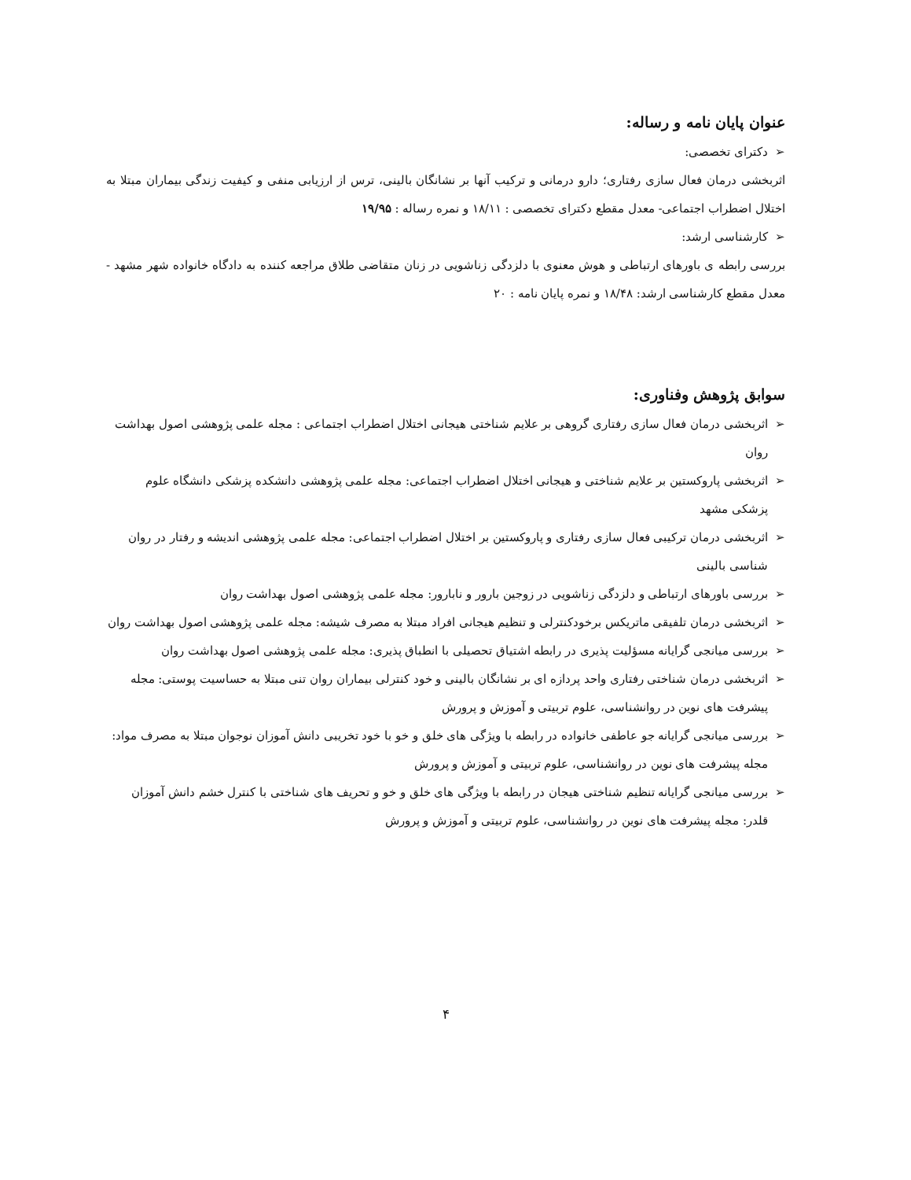عنوان پایان نامه و رساله:
➢ دکترای تخصصی:
اثربخشی درمان فعال سازی رفتاری؛ دارو درمانی و ترکیب آنها بر نشانگان بالینی، ترس از ارزیابی منفی و کیفیت زندگی بیماران مبتلا به اختلال اضطراب اجتماعی- معدل مقطع دکترای تخصصی : ۱۸/۱۱ و نمره رساله : ۱۹/۹۵
➢ کارشناسی ارشد:
بررسی رابطه ی باورهای ارتباطی و هوش معنوی با دلزدگی زناشویی در زنان متقاضی طلاق مراجعه کننده به دادگاه خانواده شهر مشهد - معدل مقطع کارشناسی ارشد: ۱۸/۴۸ و نمره پایان نامه : ۲۰
سوابق پژوهش وفناوری:
➢ اثربخشی درمان فعال سازی رفتاری گروهی بر علایم شناختی هیجانی اختلال اضطراب اجتماعی : مجله علمی پژوهشی اصول بهداشت روان
➢ اثربخشی پاروکستین بر علایم شناختی و هیجانی اختلال اضطراب اجتماعی: مجله علمی پژوهشی دانشکده پزشکی دانشگاه علوم پزشکی مشهد
➢ اثربخشی درمان ترکیبی فعال سازی رفتاری و پاروکستین بر اختلال اضطراب اجتماعی: مجله علمی پژوهشی اندیشه و رفتار در روان شناسی بالینی
➢ بررسی باورهای ارتباطی و دلزدگی زناشویی در زوجین بارور و نابارور: مجله علمی پژوهشی اصول بهداشت روان
➢ اثربخشی درمان تلفیقی ماتریکس برخودکنترلی و تنظیم هیجانی افراد مبتلا به مصرف شیشه: مجله علمی پژوهشی اصول بهداشت روان
➢ بررسی میانجی گرایانه مسؤلیت پذیری در رابطه اشتیاق تحصیلی با انطباق پذیری: مجله علمی پژوهشی اصول بهداشت روان
➢ اثربخشی درمان شناختی رفتاری واحد پردازه ای بر نشانگان بالینی و خود کنترلی بیماران روان تنی مبتلا به حساسیت پوستی: مجله پیشرفت های نوین در روانشناسی، علوم تربیتی و آموزش و پرورش
➢ بررسی میانجی گرایانه جو عاطفی خانواده در رابطه با ویژگی های خلق و خو با خود تخریبی دانش آموزان نوجوان مبتلا به مصرف مواد: مجله پیشرفت های نوین در روانشناسی، علوم تربیتی و آموزش و پرورش
➢ بررسی میانجی گرایانه تنظیم شناختی هیجان در رابطه با ویژگی های خلق و خو و تحریف های شناختی با کنترل خشم دانش آموزان قلدر: مجله پیشرفت های نوین در روانشناسی، علوم تربیتی و آموزش و پرورش
۴